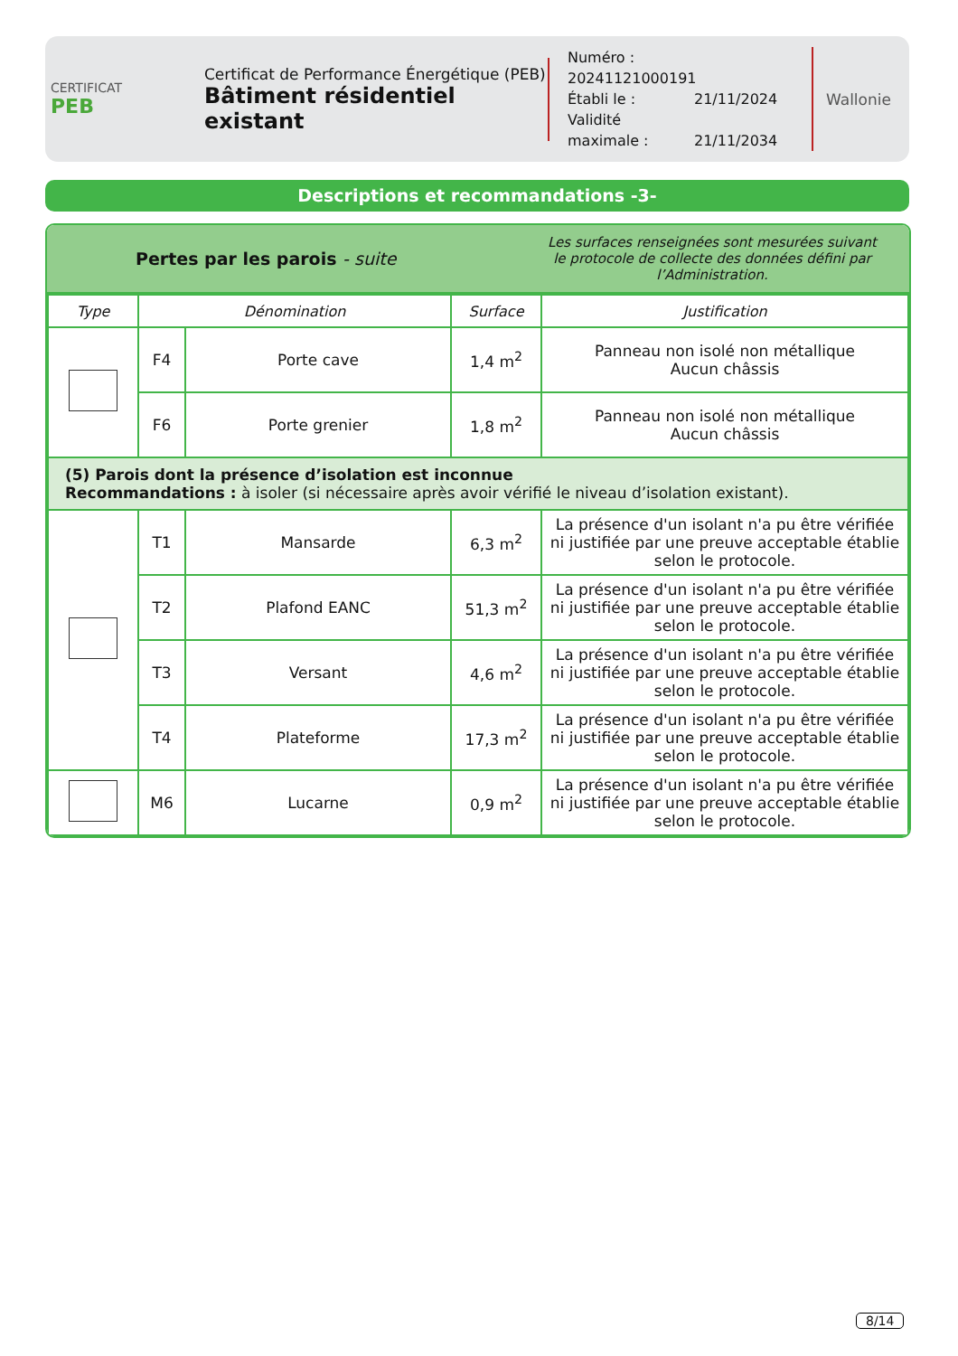CERTIFICAT
PEB
Certificat de Performance Énergétique (PEB)
Bâtiment résidentiel existant
Numéro : 20241121000191
Établi le : 21/11/2024
Validité maximale : 21/11/2034
Wallonie
Descriptions et recommandations -3-
Pertes par les parois - suite
Les surfaces renseignées sont mesurées suivant
le protocole de collecte des données défini par l’Administration.
| Type | Dénomination | | Surface | Justification |
| --- | --- | --- | --- | --- |
| | F4 | Porte cave | 1,4 m<sup>2</sup> | Panneau non isolé non métallique Aucun châssis |
| | F6 | Porte grenier | 1,8 m<sup>2</sup> | Panneau non isolé non métallique Aucun châssis |
| (5) Parois dont la présence d’isolation est inconnue Recommandations : à isoler (si nécessaire après avoir vérifié le niveau d’isolation existant). | | | | |
| | T1 | Mansarde | 6,3 m<sup>2</sup> | La présence d'un isolant n'a pu être vérifiée ni justifiée par une preuve acceptable établie selon le protocole. |
| | T2 | Plafond EANC | 51,3 m<sup>2</sup> | La présence d'un isolant n'a pu être vérifiée ni justifiée par une preuve acceptable établie selon le protocole. |
| | T3 | Versant | 4,6 m<sup>2</sup> | La présence d'un isolant n'a pu être vérifiée ni justifiée par une preuve acceptable établie selon le protocole. |
| | T4 | Plateforme | 17,3 m<sup>2</sup> | La présence d'un isolant n'a pu être vérifiée ni justifiée par une preuve acceptable établie selon le protocole. |
| | M6 | Lucarne | 0,9 m<sup>2</sup> | La présence d'un isolant n'a pu être vérifiée ni justifiée par une preuve acceptable établie selon le protocole. |
8/14